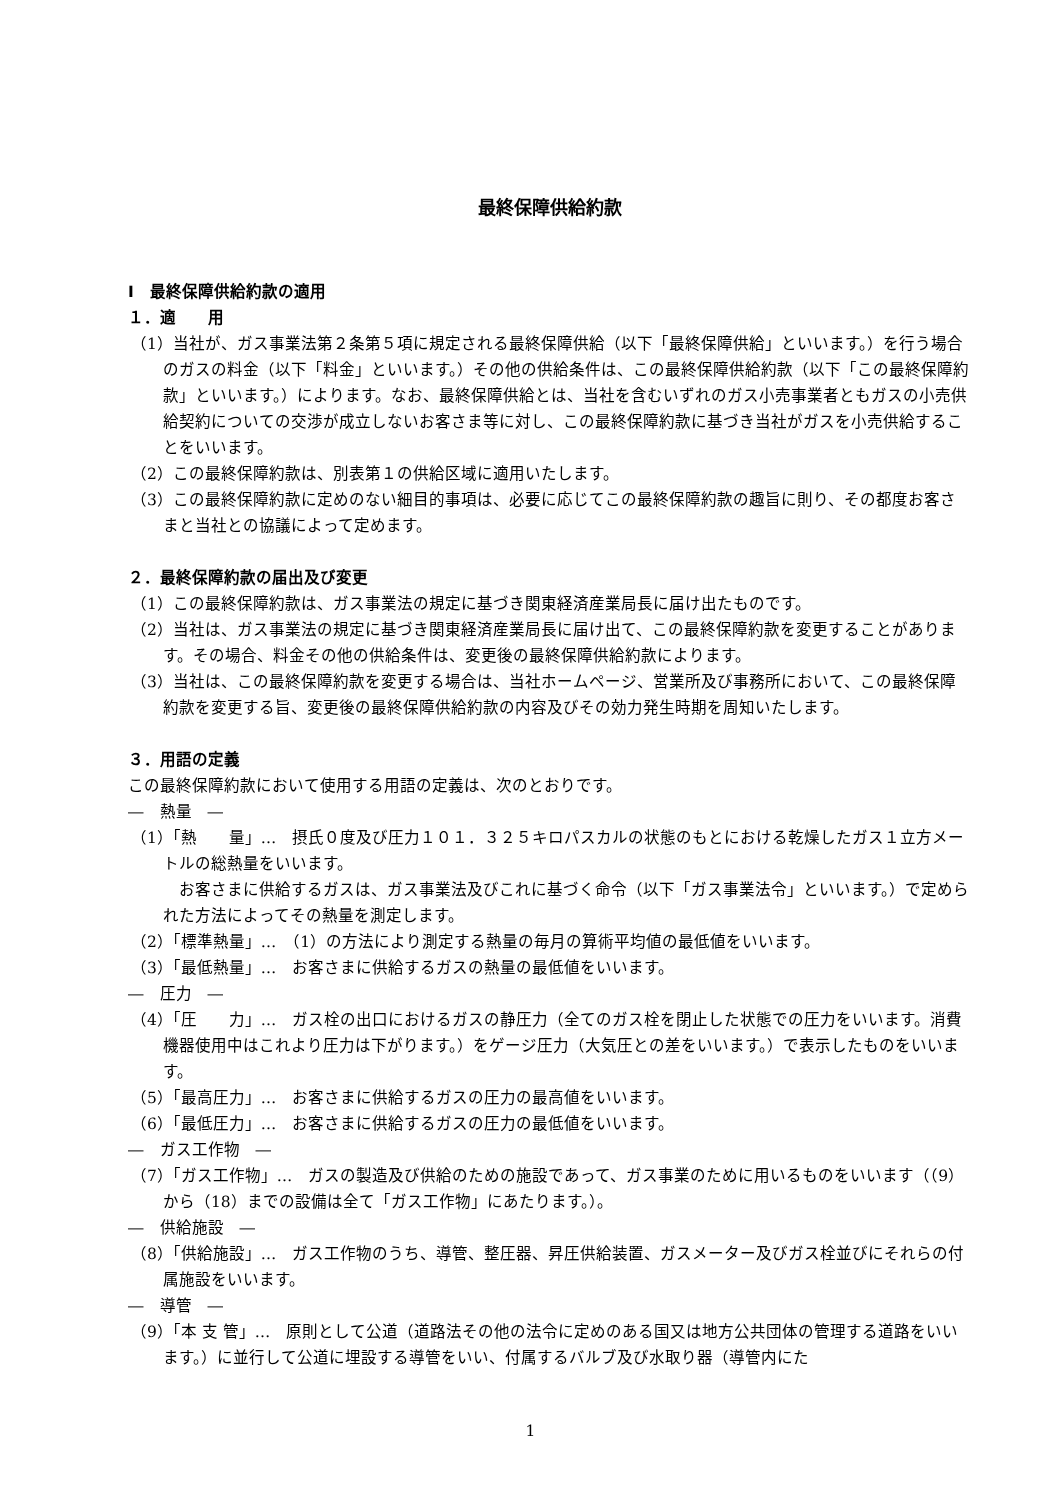最終保障供給約款
Ⅰ　最終保障供給約款の適用
１．適　　用
（1）当社が、ガス事業法第２条第５項に規定される最終保障供給（以下「最終保障供給」といいます。）を行う場合のガスの料金（以下「料金」といいます。）その他の供給条件は、この最終保障供給約款（以下「この最終保障約款」といいます。）によります。なお、最終保障供給とは、当社を含むいずれのガス小売事業者ともガスの小売供給契約についての交渉が成立しないお客さま等に対し、この最終保障約款に基づき当社がガスを小売供給することをいいます。
（2）この最終保障約款は、別表第１の供給区域に適用いたします。
（3）この最終保障約款に定めのない細目的事項は、必要に応じてこの最終保障約款の趣旨に則り、その都度お客さまと当社との協議によって定めます。
２．最終保障約款の届出及び変更
（1）この最終保障約款は、ガス事業法の規定に基づき関東経済産業局長に届け出たものです。
（2）当社は、ガス事業法の規定に基づき関東経済産業局長に届け出て、この最終保障約款を変更することがあります。その場合、料金その他の供給条件は、変更後の最終保障供給約款によります。
（3）当社は、この最終保障約款を変更する場合は、当社ホームページ、営業所及び事務所において、この最終保障約款を変更する旨、変更後の最終保障供給約款の内容及びその効力発生時期を周知いたします。
３．用語の定義
この最終保障約款において使用する用語の定義は、次のとおりです。
―　熱量　―
（1）「熱　　量」…　摂氏０度及び圧力１０１．３２５キロパスカルの状態のもとにおける乾燥したガス１立方メートルの総熱量をいいます。
　お客さまに供給するガスは、ガス事業法及びこれに基づく命令（以下「ガス事業法令」といいます。）で定められた方法によってその熱量を測定します。
（2）「標準熱量」…　（1）の方法により測定する熱量の毎月の算術平均値の最低値をいいます。
（3）「最低熱量」…　お客さまに供給するガスの熱量の最低値をいいます。
―　圧力　―
（4）「圧　　力」…　ガス栓の出口におけるガスの静圧力（全てのガス栓を閉止した状態での圧力をいいます。消費機器使用中はこれより圧力は下がります。）をゲージ圧力（大気圧との差をいいます。）で表示したものをいいます。
（5）「最高圧力」…　お客さまに供給するガスの圧力の最高値をいいます。
（6）「最低圧力」…　お客さまに供給するガスの圧力の最低値をいいます。
―　ガス工作物　―
（7）「ガス工作物」…　ガスの製造及び供給のための施設であって、ガス事業のために用いるものをいいます（（9）から（18）までの設備は全て「ガス工作物」にあたります。）。
―　供給施設　―
（8）「供給施設」…　ガス工作物のうち、導管、整圧器、昇圧供給装置、ガスメーター及びガス栓並びにそれらの付属施設をいいます。
―　導管　―
（9）「本 支 管」…　原則として公道（道路法その他の法令に定めのある国又は地方公共団体の管理する道路をいいます。）に並行して公道に埋設する導管をいい、付属するバルブ及び水取り器（導管内にた
1